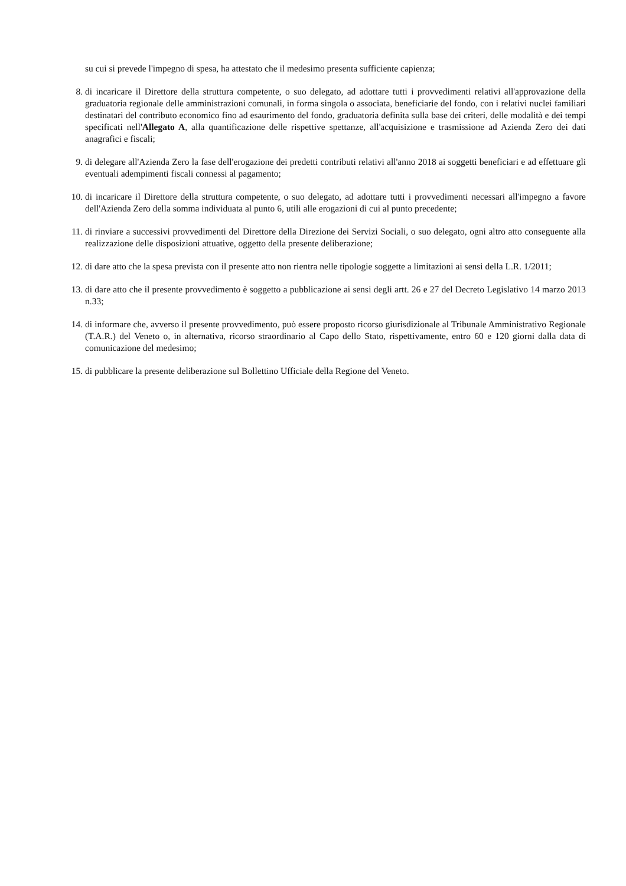su cui si prevede l'impegno di spesa, ha attestato che il medesimo presenta sufficiente capienza;
8. di incaricare il Direttore della struttura competente, o suo delegato, ad adottare tutti i provvedimenti relativi all'approvazione della graduatoria regionale delle amministrazioni comunali, in forma singola o associata, beneficiarie del fondo, con i relativi nuclei familiari destinatari del contributo economico fino ad esaurimento del fondo, graduatoria definita sulla base dei criteri, delle modalità e dei tempi specificati nell'Allegato A, alla quantificazione delle rispettive spettanze, all'acquisizione e trasmissione ad Azienda Zero dei dati anagrafici e fiscali;
9. di delegare all'Azienda Zero la fase dell'erogazione dei predetti contributi relativi all'anno 2018 ai soggetti beneficiari e ad effettuare gli eventuali adempimenti fiscali connessi al pagamento;
10. di incaricare il Direttore della struttura competente, o suo delegato, ad adottare tutti i provvedimenti necessari all'impegno a favore dell'Azienda Zero della somma individuata al punto 6, utili alle erogazioni di cui al punto precedente;
11. di rinviare a successivi provvedimenti del Direttore della Direzione dei Servizi Sociali, o suo delegato, ogni altro atto conseguente alla realizzazione delle disposizioni attuative, oggetto della presente deliberazione;
12. di dare atto che la spesa prevista con il presente atto non rientra nelle tipologie soggette a limitazioni ai sensi della L.R. 1/2011;
13. di dare atto che il presente provvedimento è soggetto a pubblicazione ai sensi degli artt. 26 e 27 del Decreto Legislativo 14 marzo 2013 n.33;
14. di informare che, avverso il presente provvedimento, può essere proposto ricorso giurisdizionale al Tribunale Amministrativo Regionale (T.A.R.) del Veneto o, in alternativa, ricorso straordinario al Capo dello Stato, rispettivamente, entro 60 e 120 giorni dalla data di comunicazione del medesimo;
15. di pubblicare la presente deliberazione sul Bollettino Ufficiale della Regione del Veneto.